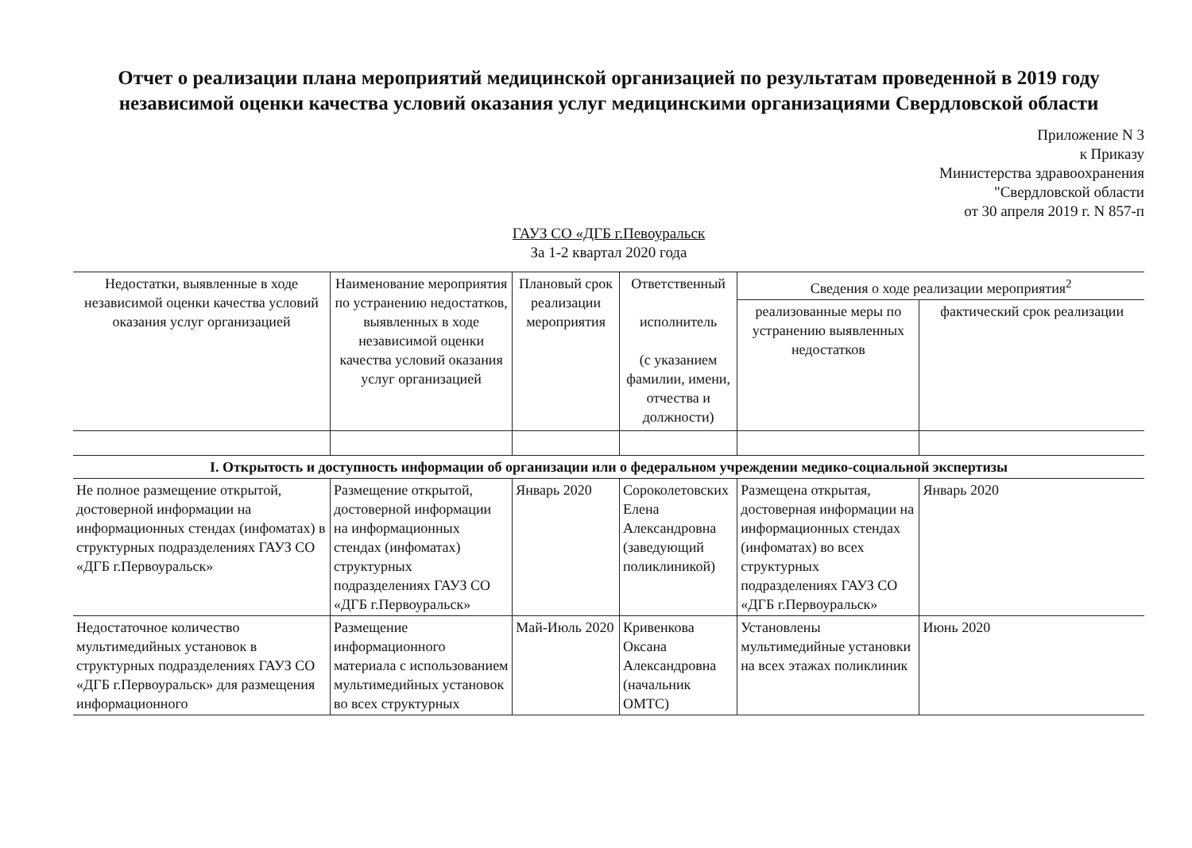Отчет о реализации плана мероприятий медицинской организацией по результатам проведенной в 2019 году независимой оценки качества условий оказания услуг медицинскими организациями Свердловской области
Приложение N 3
к Приказу
Министерства здравоохранения
"Свердловской области
от 30 апреля 2019 г. N 857-п
ГАУЗ СО «ДГБ г.Певоуральск
За 1-2 квартал 2020 года
| Недостатки, выявленные в ходе независимой оценки качества условий оказания услуг организацией | Наименование мероприятия по устранению недостатков, выявленных в ходе независимой оценки качества условий оказания услуг организацией | Плановый срок реализации мероприятия | Ответственный исполнитель (с указанием фамилии, имени, отчества и должности) | Сведения о ходе реализации мероприятия<sup>2</sup> | |
| --- | --- | --- | --- | --- | --- |
| | | | | реализованные меры по устранению выявленных недостатков | фактический срок реализации |
| I. Открытость и доступность информации об организации или о федеральном учреждении медико-социальной экспертизы | | | | | |
| Не полное размещение открытой, достоверной информации на информационных стендах (инфоматах) в структурных подразделениях ГАУЗ СО «ДГБ г.Первоуральск» | Размещение открытой, достоверной информации на информационных стендах (инфоматах) структурных подразделениях ГАУЗ СО «ДГБ г.Первоуральск» | Январь 2020 | Сороколетовских Елена Александровна (заведующий поликлиникой) | Размещена открытая, достоверная информации на информационных стендах (инфоматах) во всех структурных подразделениях ГАУЗ СО «ДГБ г.Первоуральск» | Январь 2020 |
| Недостаточное количество мультимедийных установок в структурных подразделениях ГАУЗ СО «ДГБ г.Первоуральск» для размещения информационного | Размещение информационного материала с использованием мультимедийных установок во всех структурных | Май-Июль 2020 | Кривенкова Оксана Александровна (начальник ОМТС) | Установлены мультимедийные установки на всех этажах поликлиник | Июнь 2020 |